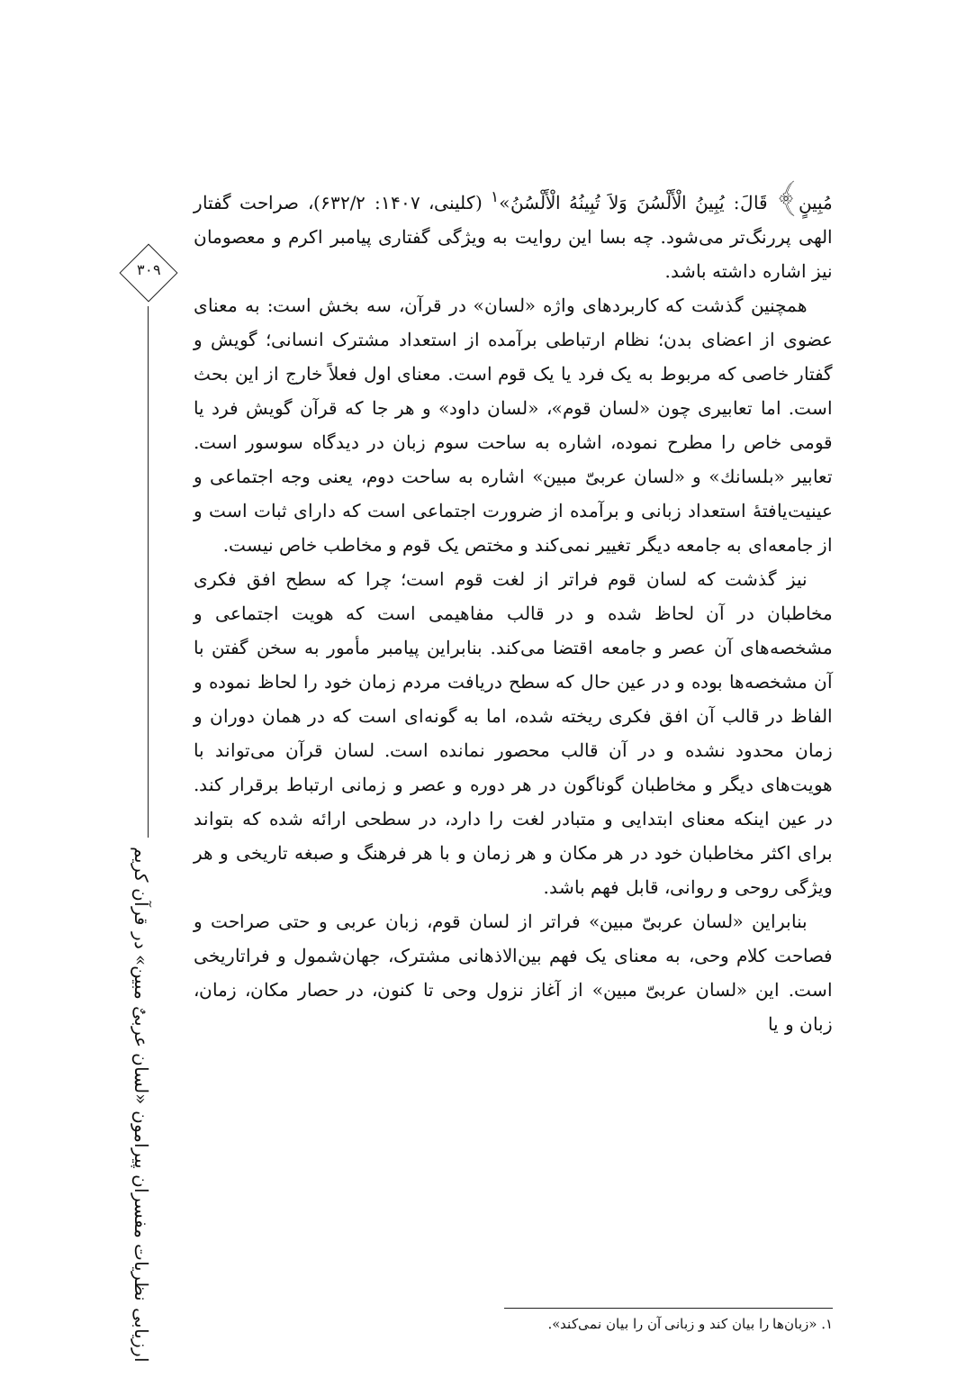۳۰۹
ارزیابی نظریات مفسران پیرامون «لسان عربیٌ مبین» در قرآن کریم
مُبِینٍ﴾ قَالَ: یُبِینُ الْأَلْسُنَ وَلاَ تُبِینُهُ الْأَلْسُنُ»<sup>۱</sup> (کلینی، ۱۴۰۷: ۶۳۲/۲)، صراحت گفتار الهی پررنگ‌تر می‌شود. چه بسا این روایت به ویژگی گفتاری پیامبر اکرم و معصومان نیز اشاره داشته باشد.
همچنین گذشت که کاربردهای واژه «لسان» در قرآن، سه بخش است: به معنای عضوی از اعضای بدن؛ نظام ارتباطی برآمده از استعداد مشترک انسانی؛ گویش و گفتار خاصی که مربوط به یک فرد یا یک قوم است. معنای اول فعلاً خارج از این بحث است. اما تعابیری چون «لسان قوم»، «لسان داود» و هر جا که قرآن گویش فرد یا قومی خاص را مطرح نموده، اشاره به ساحت سوم زبان در دیدگاه سوسور است. تعابیر «بلسانك» و «لسان عربیّ مبین» اشاره به ساحت دوم، یعنی وجه اجتماعی و عینیت‌یافتۀ استعداد زبانی و برآمده از ضرورت اجتماعی است که دارای ثبات است و از جامعه‌ای به جامعه دیگر تغییر نمی‌کند و مختص یک قوم و مخاطب خاص نیست.
نیز گذشت که لسان قوم فراتر از لغت قوم است؛ چرا که سطح افق فکری مخاطبان در آن لحاظ شده و در قالب مفاهیمی است که هویت اجتماعی و مشخصه‌های آن عصر و جامعه اقتضا می‌کند. بنابراین پیامبر مأمور به سخن گفتن با آن مشخصه‌ها بوده و در عین حال که سطح دریافت مردم زمان خود را لحاظ نموده و الفاظ در قالب آن افق فکری ریخته شده، اما به گونه‌ای است که در همان دوران و زمان محدود نشده و در آن قالب محصور نمانده است. لسان قرآن می‌تواند با هویت‌های دیگر و مخاطبان گوناگون در هر دوره و عصر و زمانی ارتباط برقرار کند. در عین اینکه معنای ابتدایی و متبادر لغت را دارد، در سطحی ارائه شده که بتواند برای اکثر مخاطبان خود در هر مکان و هر زمان و با هر فرهنگ و صبغه تاریخی و هر ویژگی روحی و روانی، قابل فهم باشد.
بنابراین «لسان عربیّ مبین» فراتر از لسان قوم، زبان عربی و حتی صراحت و فصاحت کلام وحی، به معنای یک فهم بین‌الاذهانی مشترک، جهان‌شمول و فراتاریخی است. این «لسان عربیّ مبین» از آغاز نزول وحی تا کنون، در حصار مکان، زمان، زبان و یا
۱. «زبان‌ها را بیان کند و زبانی آن را بیان نمی‌کند».